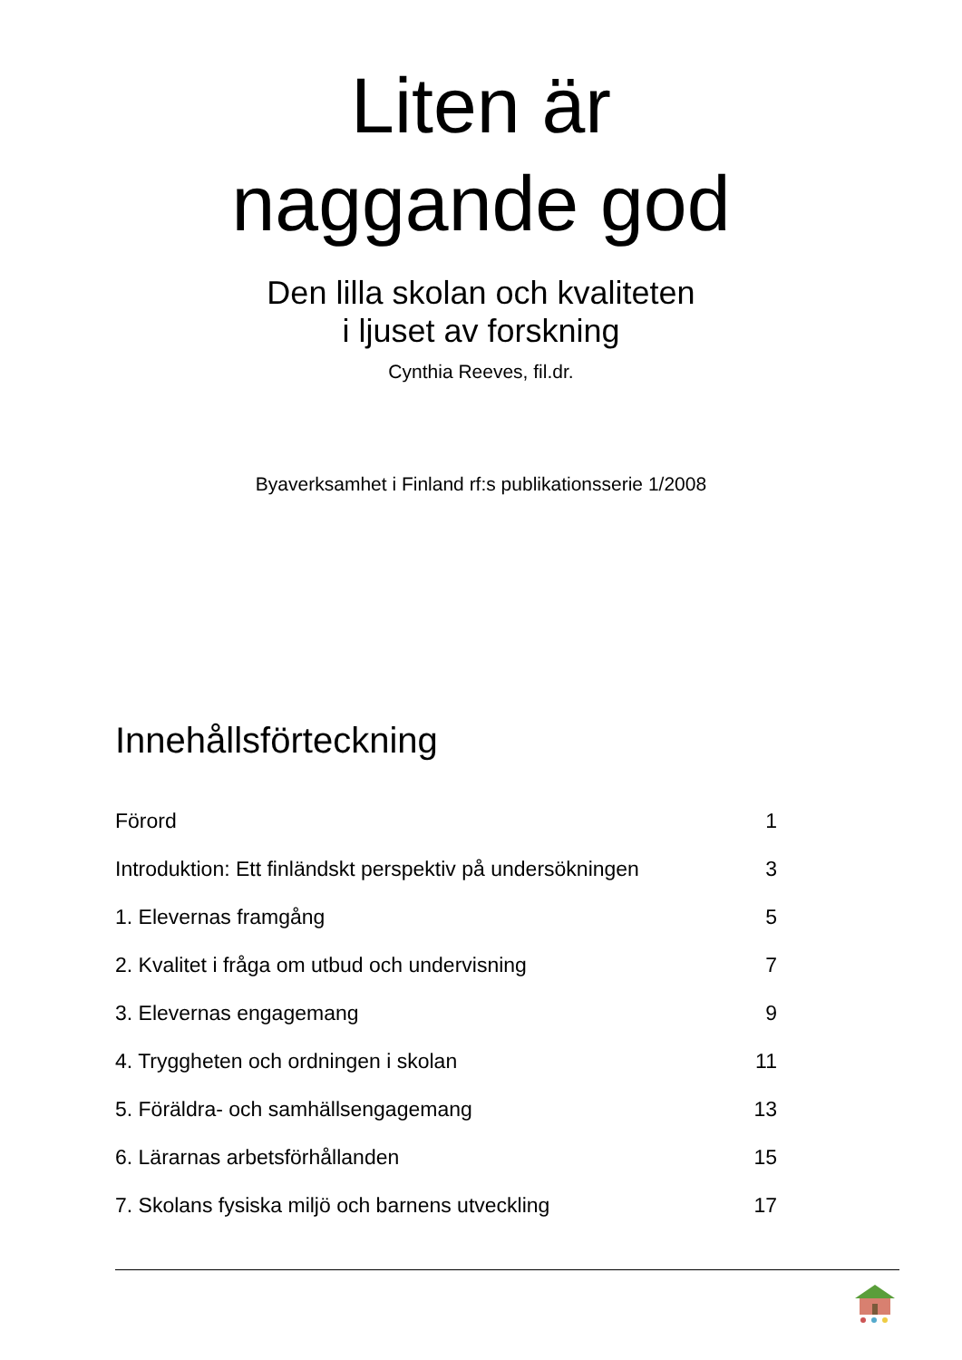Liten är
naggande god
Den lilla skolan och kvaliteten
i ljuset av forskning
Cynthia Reeves, fil.dr.
Byaverksamhet i Finland rf:s publikationsserie 1/2008
Innehållsförteckning
| Förord | 1 |
| Introduktion: Ett finländskt perspektiv på undersökningen | 3 |
| 1. Elevernas framgång | 5 |
| 2. Kvalitet i fråga om utbud och undervisning | 7 |
| 3. Elevernas engagemang | 9 |
| 4. Tryggheten och ordningen i skolan | 11 |
| 5. Föräldra- och samhällsengagemang | 13 |
| 6. Lärarnas arbetsförhållanden | 15 |
| 7. Skolans fysiska miljö och barnens utveckling | 17 |